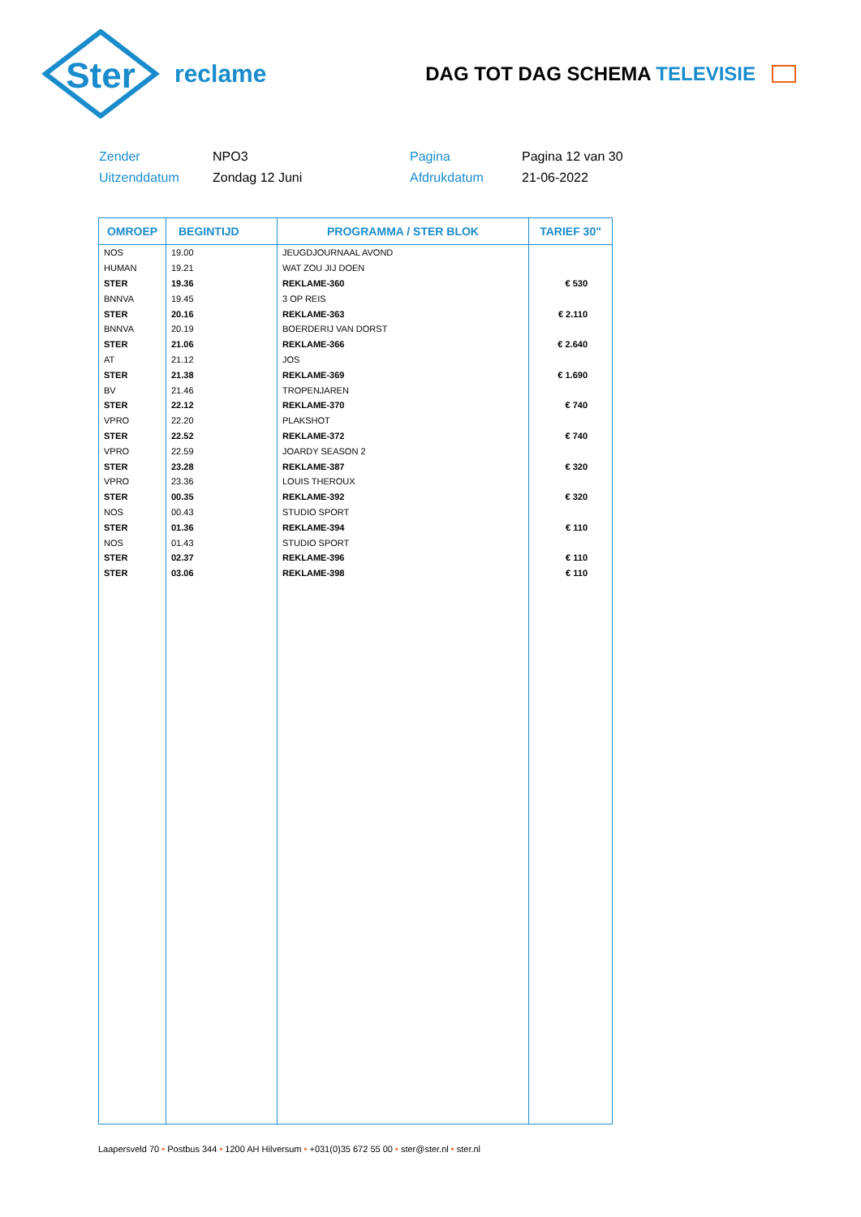Ster
reclame
DAG TOT DAG SCHEMA TELEVISIE
Zender
NPO3
Pagina
Pagina 12 van 30
Uitzenddatum
Zondag 12 Juni
Afdrukdatum
21-06-2022
| OMROEP | BEGINTIJD | PROGRAMMA / STER BLOK | TARIEF 30" |
| --- | --- | --- | --- |
| NOS | 19.00 | JEUGDJOURNAAL AVOND | |
| HUMAN | 19.21 | WAT ZOU JIJ DOEN | |
| STER | 19.36 | REKLAME-360 | € 530 |
| BNNVA | 19.45 | 3 OP REIS | |
| STER | 20.16 | REKLAME-363 | € 2.110 |
| BNNVA | 20.19 | BOERDERIJ VAN DORST | |
| STER | 21.06 | REKLAME-366 | € 2.640 |
| AT | 21.12 | JOS | |
| STER | 21.38 | REKLAME-369 | € 1.690 |
| BV | 21.46 | TROPENJAREN | |
| STER | 22.12 | REKLAME-370 | € 740 |
| VPRO | 22.20 | PLAKSHOT | |
| STER | 22.52 | REKLAME-372 | € 740 |
| VPRO | 22.59 | JOARDY SEASON 2 | |
| STER | 23.28 | REKLAME-387 | € 320 |
| VPRO | 23.36 | LOUIS THEROUX | |
| STER | 00.35 | REKLAME-392 | € 320 |
| NOS | 00.43 | STUDIO SPORT | |
| STER | 01.36 | REKLAME-394 | € 110 |
| NOS | 01.43 | STUDIO SPORT | |
| STER | 02.37 | REKLAME-396 | € 110 |
| STER | 03.06 | REKLAME-398 | € 110 |
Laapersveld 70 • Postbus 344 • 1200 AH Hilversum • +031(0)35 672 55 00 • ster@ster.nl • ster.nl